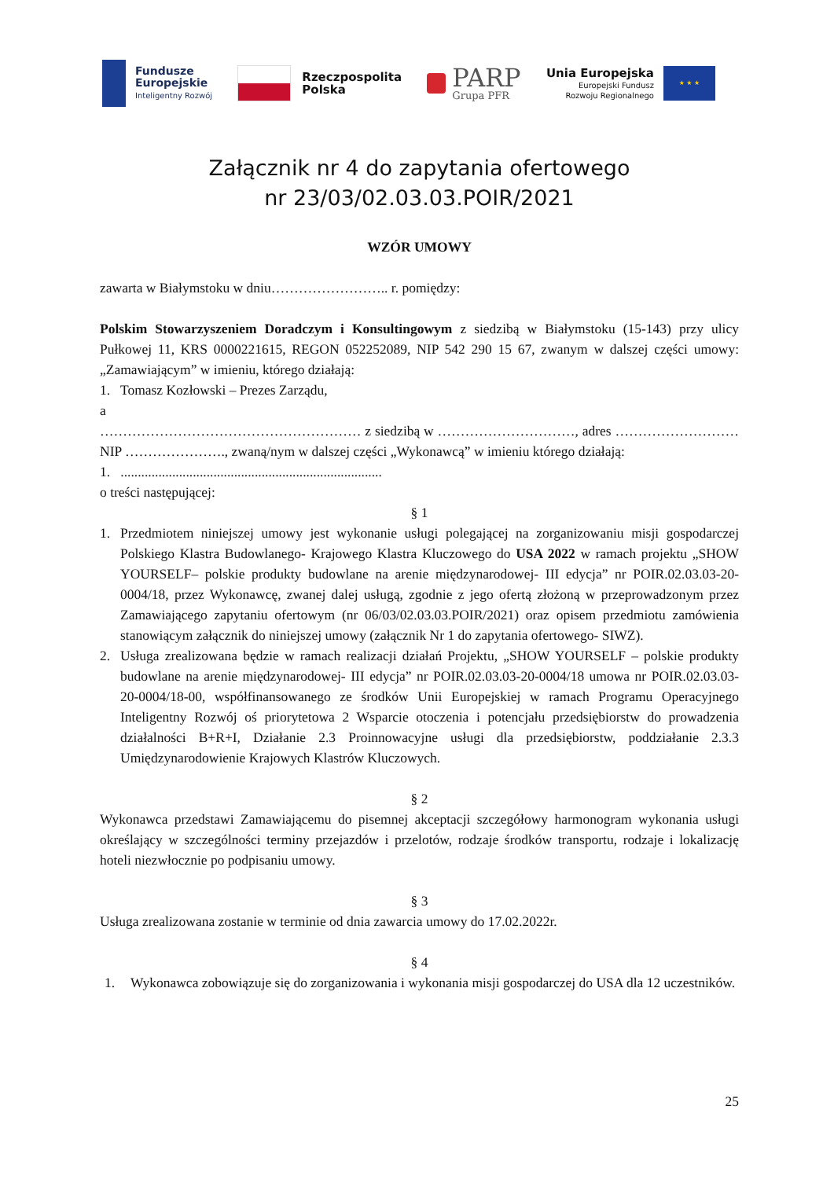Fundusze
Europejskie
Inteligentny Rozwój
Rzeczpospolita
Polska
PARP
Grupa PFR
Unia Europejska
Europejski Fundusz
Rozwoju Regionalnego
★ ★ ★
Załącznik nr 4 do zapytania ofertowego
nr 23/03/02.03.03.POIR/2021
WZÓR UMOWY
zawarta w Białymstoku w dniu…………………….. r. pomiędzy:
Polskim Stowarzyszeniem Doradczym i Konsultingowym z siedzibą w Białymstoku (15-143) przy ulicy Pułkowej 11, KRS 0000221615, REGON 052252089, NIP 542 290 15 67, zwanym w dalszej części umowy: „Zamawiającym” w imieniu, którego działają:
1. Tomasz Kozłowski – Prezes Zarządu,
a
………………………………………………… z siedzibą w …………………………, adres ………………………NIP …………………., zwaną/nym w dalszej części „Wykonawcą” w imieniu którego działają:
1. ............................................................................
o treści następującej:
§ 1
1. Przedmiotem niniejszej umowy jest wykonanie usługi polegającej na zorganizowaniu misji gospodarczej Polskiego Klastra Budowlanego- Krajowego Klastra Kluczowego do USA 2022 w ramach projektu „SHOW YOURSELF– polskie produkty budowlane na arenie międzynarodowej- III edycja” nr POIR.02.03.03-20-0004/18, przez Wykonawcę, zwanej dalej usługą, zgodnie z jego ofertą złożoną w przeprowadzonym przez Zamawiającego zapytaniu ofertowym (nr 06/03/02.03.03.POIR/2021) oraz opisem przedmiotu zamówienia stanowiącym załącznik do niniejszej umowy (załącznik Nr 1 do zapytania ofertowego- SIWZ).
2. Usługa zrealizowana będzie w ramach realizacji działań Projektu, „SHOW YOURSELF – polskie produkty budowlane na arenie międzynarodowej- III edycja” nr POIR.02.03.03-20-0004/18 umowa nr POIR.02.03.03-20-0004/18-00, współfinansowanego ze środków Unii Europejskiej w ramach Programu Operacyjnego Inteligentny Rozwój oś priorytetowa 2 Wsparcie otoczenia i potencjału przedsiębiorstw do prowadzenia działalności B+R+I, Działanie 2.3 Proinnowacyjne usługi dla przedsiębiorstw, poddziałanie 2.3.3 Umiędzynarodowienie Krajowych Klastrów Kluczowych.
§ 2
Wykonawca przedstawi Zamawiającemu do pisemnej akceptacji szczegółowy harmonogram wykonania usługi określający w szczególności terminy przejazdów i przelotów, rodzaje środków transportu, rodzaje i lokalizację hoteli niezwłocznie po podpisaniu umowy.
§ 3
Usługa zrealizowana zostanie w terminie od dnia zawarcia umowy do 17.02.2022r.
§ 4
1. Wykonawca zobowiązuje się do zorganizowania i wykonania misji gospodarczej do USA dla 12 uczestników.
25